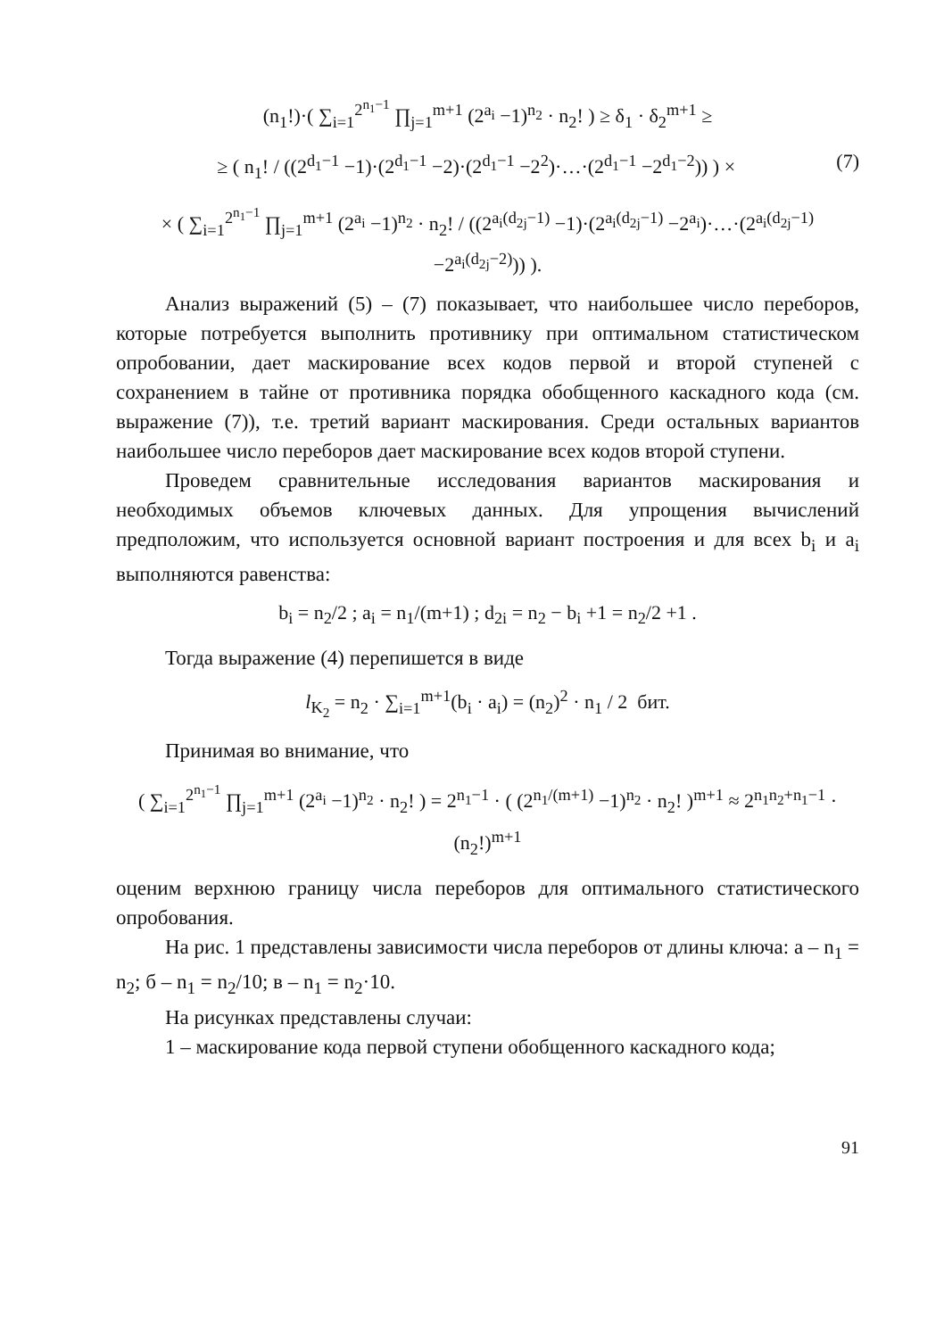(n<sub>1</sub>!)·( ∑<sub>i=1</sub><sup>2<sup>n<sub>1</sub>−1</sup></sup> ∏<sub>j=1</sub><sup>m+1</sup> (2<sup>a<sub>i</sub></sup> −1)<sup>n<sub>2</sub></sup> · n<sub>2</sub>! ) ≥ δ<sub>1</sub> · δ<sub>2</sub><sup>m+1</sup> ≥
(7) ≥ ( n<sub>1</sub>! / ((2<sup>d<sub>1</sub>−1</sup> −1)·(2<sup>d<sub>1</sub>−1</sup> −2)·(2<sup>d<sub>1</sub>−1</sup> −2<sup>2</sup>)·…·(2<sup>d<sub>1</sub>−1</sup> −2<sup>d<sub>1</sub>−2</sup>)) ) ×
× ( ∑<sub>i=1</sub><sup>2<sup>n<sub>1</sub>−1</sup></sup> ∏<sub>j=1</sub><sup>m+1</sup> (2<sup>a<sub>i</sub></sup> −1)<sup>n<sub>2</sub></sup> · n<sub>2</sub>! / ((2<sup>a<sub>i</sub>(d<sub>2j</sub>−1)</sup> −1)·(2<sup>a<sub>i</sub>(d<sub>2j</sub>−1)</sup> −2<sup>a<sub>i</sub></sup>)·…·(2<sup>a<sub>i</sub>(d<sub>2j</sub>−1)</sup> −2<sup>a<sub>i</sub>(d<sub>2j</sub>−2)</sup>)) ).
Анализ выражений (5) – (7) показывает, что наибольшее число переборов, которые потребуется выполнить противнику при оптимальном статистическом опробовании, дает маскирование всех кодов первой и второй ступеней с сохранением в тайне от противника порядка обобщенного каскадного кода (см. выражение (7)), т.е. третий вариант маскирования. Среди остальных вариантов наибольшее число переборов дает маскирование всех кодов второй ступени.
Проведем сравнительные исследования вариантов маскирования и необходимых объемов ключевых данных. Для упрощения вычислений предположим, что используется основной вариант построения и для всех b<sub>i</sub> и a<sub>i</sub> выполняются равенства:
b<sub>i</sub> = n<sub>2</sub>/2 ; a<sub>i</sub> = n<sub>1</sub>/(m+1) ; d<sub>2i</sub> = n<sub>2</sub> − b<sub>i</sub> +1 = n<sub>2</sub>/2 +1 .
Тогда выражение (4) перепишется в виде
l<sub>K<sub>2</sub></sub> = n<sub>2</sub> · ∑<sub>i=1</sub><sup>m+1</sup>(b<sub>i</sub> · a<sub>i</sub>) = (n<sub>2</sub>)<sup>2</sup> · n<sub>1</sub> / 2 бит.
Принимая во внимание, что
( ∑<sub>i=1</sub><sup>2<sup>n<sub>1</sub>−1</sup></sup> ∏<sub>j=1</sub><sup>m+1</sup> (2<sup>a<sub>i</sub></sup> −1)<sup>n<sub>2</sub></sup> · n<sub>2</sub>! ) = 2<sup>n<sub>1</sub>−1</sup> · ( (2<sup>n<sub>1</sub>/(m+1)</sup> −1)<sup>n<sub>2</sub></sup> · n<sub>2</sub>! )<sup>m+1</sup> ≈ 2<sup>n<sub>1</sub>n<sub>2</sub>+n<sub>1</sub>−1</sup> · (n<sub>2</sub>!)<sup>m+1</sup>
оценим верхнюю границу числа переборов для оптимального статистического опробования.
На рис. 1 представлены зависимости числа переборов от длины ключа: а – n<sub>1</sub> = n<sub>2</sub>; б – n<sub>1</sub> = n<sub>2</sub>/10; в – n<sub>1</sub> = n<sub>2</sub>·10.
На рисунках представлены случаи:
1 – маскирование кода первой ступени обобщенного каскадного кода;
91